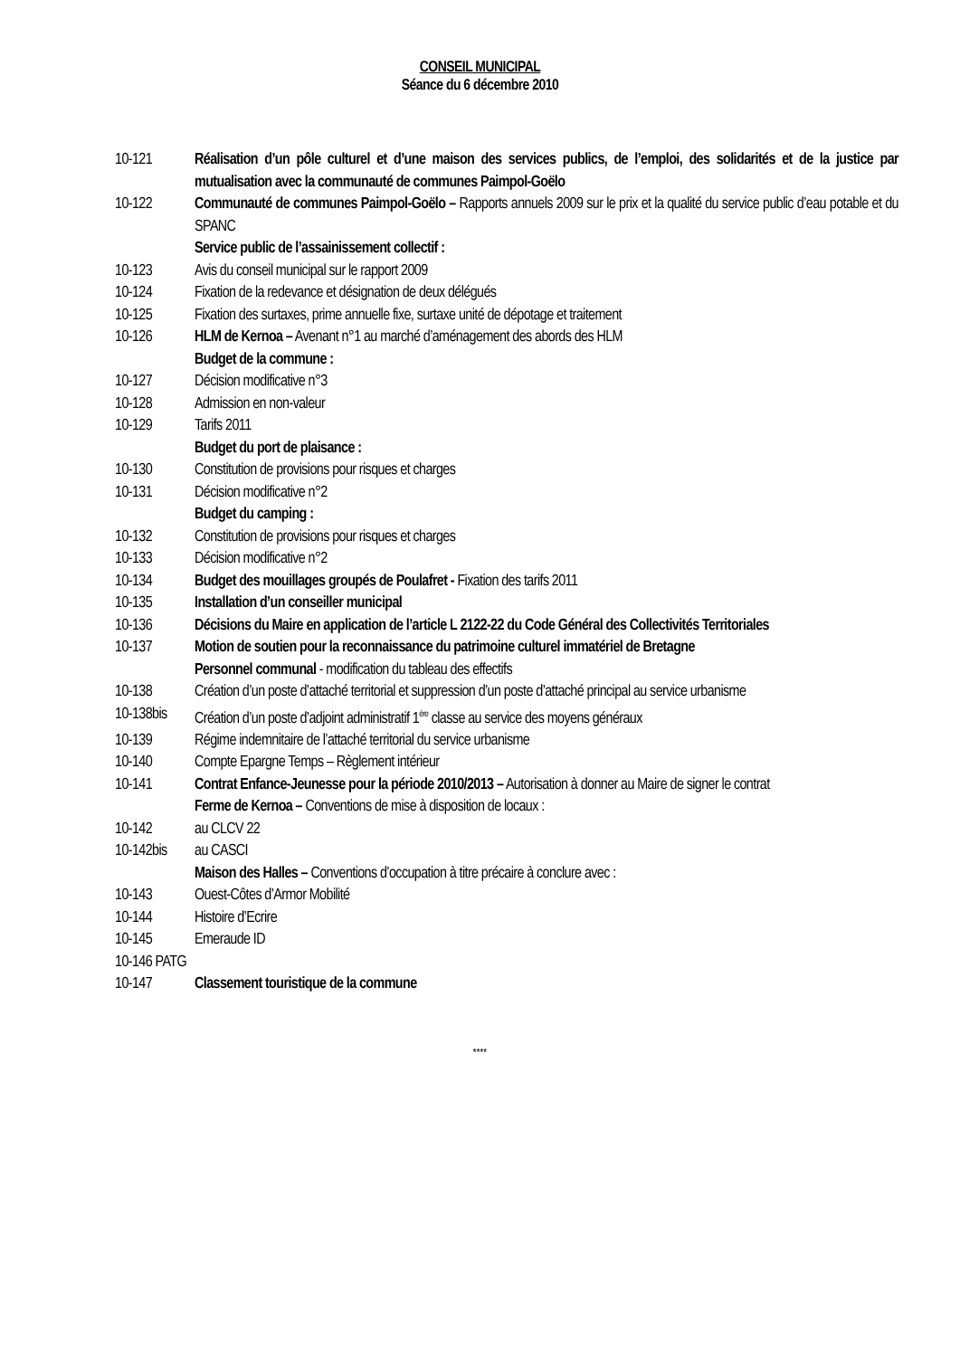CONSEIL MUNICIPAL
Séance du 6 décembre 2010
10-121 Réalisation d’un pôle culturel et d’une maison des services publics, de l’emploi, des solidarités et de la justice par mutualisation avec la communauté de communes Paimpol-Goëlo
10-122 Communauté de communes Paimpol-Goëlo – Rapports annuels 2009 sur le prix et la qualité du service public d’eau potable et du SPANC
Service public de l’assainissement collectif :
10-123 Avis du conseil municipal sur le rapport 2009
10-124 Fixation de la redevance et désignation de deux délégués
10-125 Fixation des surtaxes, prime annuelle fixe, surtaxe unité de dépotage et traitement
10-126 HLM de Kernoa – Avenant n°1 au marché d’aménagement des abords des HLM
Budget de la commune :
10-127 Décision modificative n°3
10-128 Admission en non-valeur
10-129 Tarifs 2011
Budget du port de plaisance :
10-130 Constitution de provisions pour risques et charges
10-131 Décision modificative n°2
Budget du camping :
10-132 Constitution de provisions pour risques et charges
10-133 Décision modificative n°2
10-134 Budget des mouillages groupés de Poulafret - Fixation des tarifs 2011
10-135 Installation d’un conseiller municipal
10-136 Décisions du Maire en application de l’article L 2122-22 du Code Général des Collectivités Territoriales
10-137 Motion de soutien pour la reconnaissance du patrimoine culturel immatériel de Bretagne
Personnel communal - modification du tableau des effectifs
10-138 Création d’un poste d’attaché territorial et suppression d’un poste d’attaché principal au service urbanisme
10-138bis
Création d’un poste d’adjoint administratif 1<sup>ère</sup> classe au service des moyens généraux
10-139 Régime indemnitaire de l’attaché territorial du service urbanisme
10-140 Compte Epargne Temps – Règlement intérieur
10-141 Contrat Enfance-Jeunesse pour la période 2010/2013 – Autorisation à donner au Maire de signer le contrat
Ferme de Kernoa – Conventions de mise à disposition de locaux :
10-142 au CLCV 22
10-142bis
au CASCI
Maison des Halles – Conventions d’occupation à titre précaire à conclure avec :
10-143 Ouest-Côtes d’Armor Mobilité
10-144 Histoire d’Ecrire
10-145 Emeraude ID
10-146 PATG
10-147 Classement touristique de la commune
****